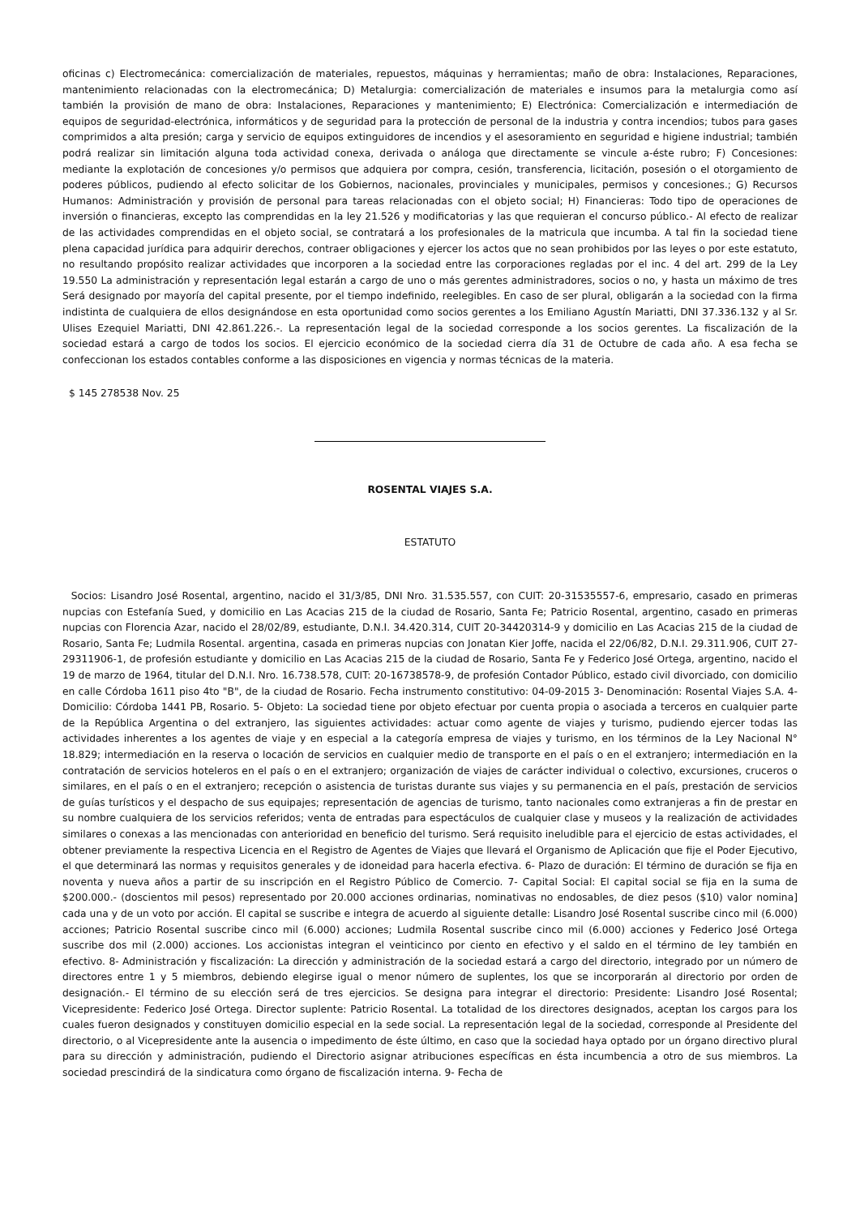oficinas c) Electromecánica: comercialización de materiales, repuestos, máquinas y herramientas; maño de obra: Instalaciones, Reparaciones, mantenimiento relacionadas con la electromecánica; D) Metalurgia: comercialización de materiales e insumos para la metalurgia como así también la provisión de mano de obra: Instalaciones, Reparaciones y mantenimiento; E) Electrónica: Comercialización e intermediación de equipos de seguridad-electrónica, informáticos y de seguridad para la protección de personal de la industria y contra incendios; tubos para gases comprimidos a alta presión; carga y servicio de equipos extinguidores de incendios y el asesoramiento en seguridad e higiene industrial; también podrá realizar sin limitación alguna toda actividad conexa, derivada o análoga que directamente se vincule a-éste rubro; F) Concesiones: mediante la explotación de concesiones y/o permisos que adquiera por compra, cesión, transferencia, licitación, posesión o el otorgamiento de poderes públicos, pudiendo al efecto solicitar de los Gobiernos, nacionales, provinciales y municipales, permisos y concesiones.; G) Recursos Humanos: Administración y provisión de personal para tareas relacionadas con el objeto social; H) Financieras: Todo tipo de operaciones de inversión o financieras, excepto las comprendidas en la ley 21.526 y modificatorias y las que requieran el concurso público.- Al efecto de realizar de las actividades comprendidas en el objeto social, se contratará a los profesionales de la matricula que incumba. A tal fin la sociedad tiene plena capacidad jurídica para adquirir derechos, contraer obligaciones y ejercer los actos que no sean prohibidos por las leyes o por este estatuto, no resultando propósito realizar actividades que incorporen a la sociedad entre las corporaciones regladas por el inc. 4 del art. 299 de la Ley 19.550 La administración y representación legal estarán a cargo de uno o más gerentes administradores, socios o no, y hasta un máximo de tres Será designado por mayoría del capital presente, por el tiempo indefinido, reelegibles. En caso de ser plural, obligarán a la sociedad con la firma indistinta de cualquiera de ellos designándose en esta oportunidad como socios gerentes a los Emiliano Agustín Mariatti, DNI 37.336.132 y al Sr. Ulises Ezequiel Mariatti, DNI 42.861.226.-. La representación legal de la sociedad corresponde a los socios gerentes. La fiscalización de la sociedad estará a cargo de todos los socios. El ejercicio económico de la sociedad cierra día 31 de Octubre de cada año. A esa fecha se confeccionan los estados contables conforme a las disposiciones en vigencia y normas técnicas de la materia.
$ 145 278538 Nov. 25
ROSENTAL VIAJES S.A.
ESTATUTO
Socios: Lisandro José Rosental, argentino, nacido el 31/3/85, DNI Nro. 31.535.557, con CUIT: 20-31535557-6, empresario, casado en primeras nupcias con Estefanía Sued, y domicilio en Las Acacias 215 de la ciudad de Rosario, Santa Fe; Patricio Rosental, argentino, casado en primeras nupcias con Florencia Azar, nacido el 28/02/89, estudiante, D.N.I. 34.420.314, CUIT 20-34420314-9 y domicilio en Las Acacias 215 de la ciudad de Rosario, Santa Fe; Ludmila Rosental. argentina, casada en primeras nupcias con Jonatan Kier Joffe, nacida el 22/06/82, D.N.I. 29.311.906, CUIT 27-29311906-1, de profesión estudiante y domicilio en Las Acacias 215 de la ciudad de Rosario, Santa Fe y Federico José Ortega, argentino, nacido el 19 de marzo de 1964, titular del D.N.I. Nro. 16.738.578, CUIT: 20-16738578-9, de profesión Contador Público, estado civil divorciado, con domicilio en calle Córdoba 1611 piso 4to "B", de la ciudad de Rosario. Fecha instrumento constitutivo: 04-09-2015 3- Denominación: Rosental Viajes S.A. 4- Domicilio: Córdoba 1441 PB, Rosario. 5- Objeto: La sociedad tiene por objeto efectuar por cuenta propia o asociada a terceros en cualquier parte de la República Argentina o del extranjero, las siguientes actividades: actuar como agente de viajes y turismo, pudiendo ejercer todas las actividades inherentes a los agentes de viaje y en especial a la categoría empresa de viajes y turismo, en los términos de la Ley Nacional N° 18.829; intermediación en la reserva o locación de servicios en cualquier medio de transporte en el país o en el extranjero; intermediación en la contratación de servicios hoteleros en el país o en el extranjero; organización de viajes de carácter individual o colectivo, excursiones, cruceros o similares, en el país o en el extranjero; recepción o asistencia de turistas durante sus viajes y su permanencia en el país, prestación de servicios de guías turísticos y el despacho de sus equipajes; representación de agencias de turismo, tanto nacionales como extranjeras a fin de prestar en su nombre cualquiera de los servicios referidos; venta de entradas para espectáculos de cualquier clase y museos y la realización de actividades similares o conexas a las mencionadas con anterioridad en beneficio del turismo. Será requisito ineludible para el ejercicio de estas actividades, el obtener previamente la respectiva Licencia en el Registro de Agentes de Viajes que llevará el Organismo de Aplicación que fije el Poder Ejecutivo, el que determinará las normas y requisitos generales y de idoneidad para hacerla efectiva. 6- Plazo de duración: El término de duración se fija en noventa y nueva años a partir de su inscripción en el Registro Público de Comercio. 7- Capital Social: El capital social se fija en la suma de $200.000.- (doscientos mil pesos) representado por 20.000 acciones ordinarias, nominativas no endosables, de diez pesos ($10) valor nomina] cada una y de un voto por acción. El capital se suscribe e integra de acuerdo al siguiente detalle: Lisandro José Rosental suscribe cinco mil (6.000) acciones; Patricio Rosental suscribe cinco mil (6.000) acciones; Ludmila Rosental suscribe cinco mil (6.000) acciones y Federico José Ortega suscribe dos mil (2.000) acciones. Los accionistas integran el veinticinco por ciento en efectivo y el saldo en el término de ley también en efectivo. 8- Administración y fiscalización: La dirección y administración de la sociedad estará a cargo del directorio, integrado por un número de directores entre 1 y 5 miembros, debiendo elegirse igual o menor número de suplentes, los que se incorporarán al directorio por orden de designación.- El término de su elección será de tres ejercicios. Se designa para integrar el directorio: Presidente: Lisandro José Rosental; Vicepresidente: Federico José Ortega. Director suplente: Patricio Rosental. La totalidad de los directores designados, aceptan los cargos para los cuales fueron designados y constituyen domicilio especial en la sede social. La representación legal de la sociedad, corresponde al Presidente del directorio, o al Vicepresidente ante la ausencia o impedimento de éste último, en caso que la sociedad haya optado por un órgano directivo plural para su dirección y administración, pudiendo el Directorio asignar atribuciones específicas en ésta incumbencia a otro de sus miembros. La sociedad prescindirá de la sindicatura como órgano de fiscalización interna. 9- Fecha de